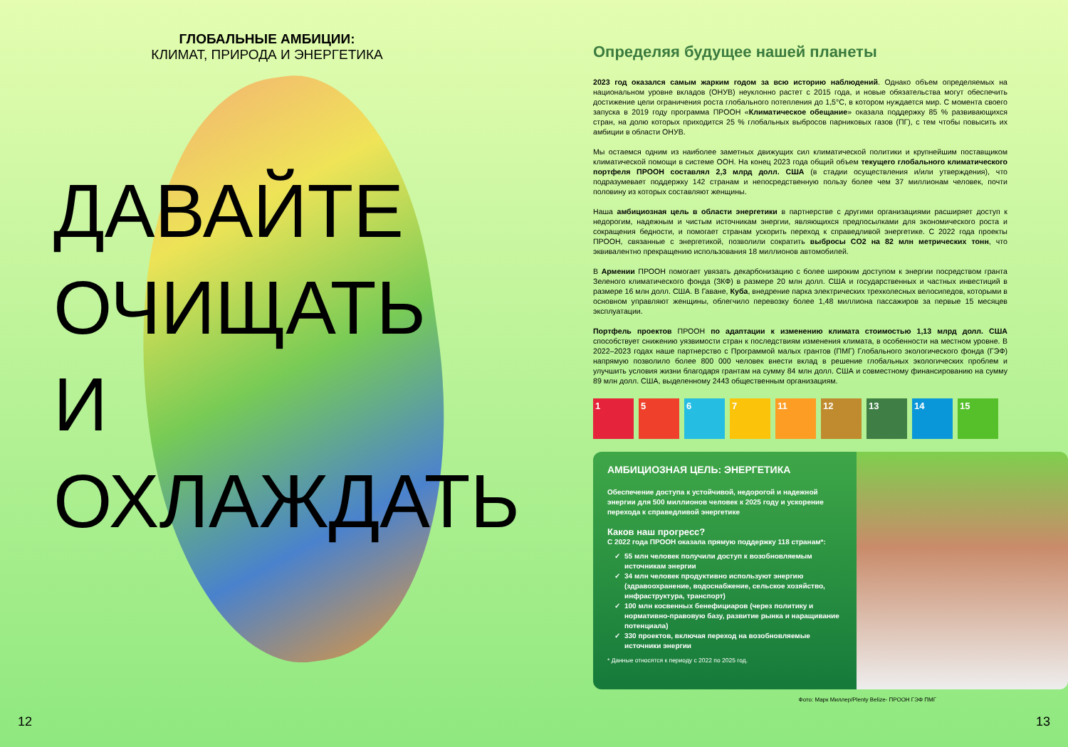ГЛОБАЛЬНЫЕ АМБИЦИИ:
КЛИМАТ, ПРИРОДА И ЭНЕРГЕТИКА
ДАВАЙТЕ
ОЧИЩАТЬ
И
ОХЛАЖДАТЬ
12
Определяя будущее нашей планеты
2023 год оказался самым жарким годом за всю историю наблюдений. Однако объем определяемых на национальном уровне вкладов (ОНУВ) неуклонно растет с 2015 года, и новые обязательства могут обеспечить достижение цели ограничения роста глобального потепления до 1,5°C, в котором нуждается мир. С момента своего запуска в 2019 году программа ПРООН «Климатическое обещание» оказала поддержку 85 % развивающихся стран, на долю которых приходится 25 % глобальных выбросов парниковых газов (ПГ), с тем чтобы повысить их амбиции в области ОНУВ.
Мы остаемся одним из наиболее заметных движущих сил климатической политики и крупнейшим поставщиком климатической помощи в системе ООН. На конец 2023 года общий объем текущего глобального климатического портфеля ПРООН составлял 2,3 млрд долл. США (в стадии осуществления и/или утверждения), что подразумевает поддержку 142 странам и непосредственную пользу более чем 37 миллионам человек, почти половину из которых составляют женщины.
Наша амбициозная цель в области энергетики в партнерстве с другими организациями расширяет доступ к недорогим, надежным и чистым источникам энергии, являющихся предпосылками для экономического роста и сокращения бедности, и помогает странам ускорить переход к справедливой энергетике. С 2022 года проекты ПРООН, связанные с энергетикой, позволили сократить выбросы CO2 на 82 млн метрических тонн, что эквивалентно прекращению использования 18 миллионов автомобилей.
В Армении ПРООН помогает увязать декарбонизацию с более широким доступом к энергии посредством гранта Зеленого климатического фонда (ЗКФ) в размере 20 млн долл. США и государственных и частных инвестиций в размере 16 млн долл. США. В Гаване, Куба, внедрение парка электрических трехколесных велосипедов, которыми в основном управляют женщины, облегчило перевозку более 1,48 миллиона пассажиров за первые 15 месяцев эксплуатации.
Портфель проектов ПРООН по адаптации к изменению климата стоимостью 1,13 млрд долл. США способствует снижению уязвимости стран к последствиям изменения климата, в особенности на местном уровне. В 2022–2023 годах наше партнерство с Программой малых грантов (ПМГ) Глобального экологического фонда (ГЭФ) напрямую позволило более 800 000 человек внести вклад в решение глобальных экологических проблем и улучшить условия жизни благодаря грантам на сумму 84 млн долл. США и совместному финансированию на сумму 89 млн долл. США, выделенному 2443 общественным организациям.
1 5 6 7 11 12 13 14 15
АМБИЦИОЗНАЯ ЦЕЛЬ: ЭНЕРГЕТИКА
Обеспечение доступа к устойчивой, недорогой и надежной энергии для 500 миллионов человек к 2025 году и ускорение перехода к справедливой энергетике
Каков наш прогресс?
С 2022 года ПРООН оказала прямую поддержку 118 странам*:
55 млн человек получили доступ к возобновляемым источникам энергии
34 млн человек продуктивно используют энергию (здравоохранение, водоснабжение, сельское хозяйство, инфраструктура, транспорт)
100 млн косвенных бенефициаров (через политику и нормативно-правовую базу, развитие рынка и наращивание потенциала)
330 проектов, включая переход на возобновляемые источники энергии
* Данные относятся к периоду с 2022 по 2025 год.
Фото: Марк Миллер/Plenty Belize- ПРООН ГЭФ ПМГ
13